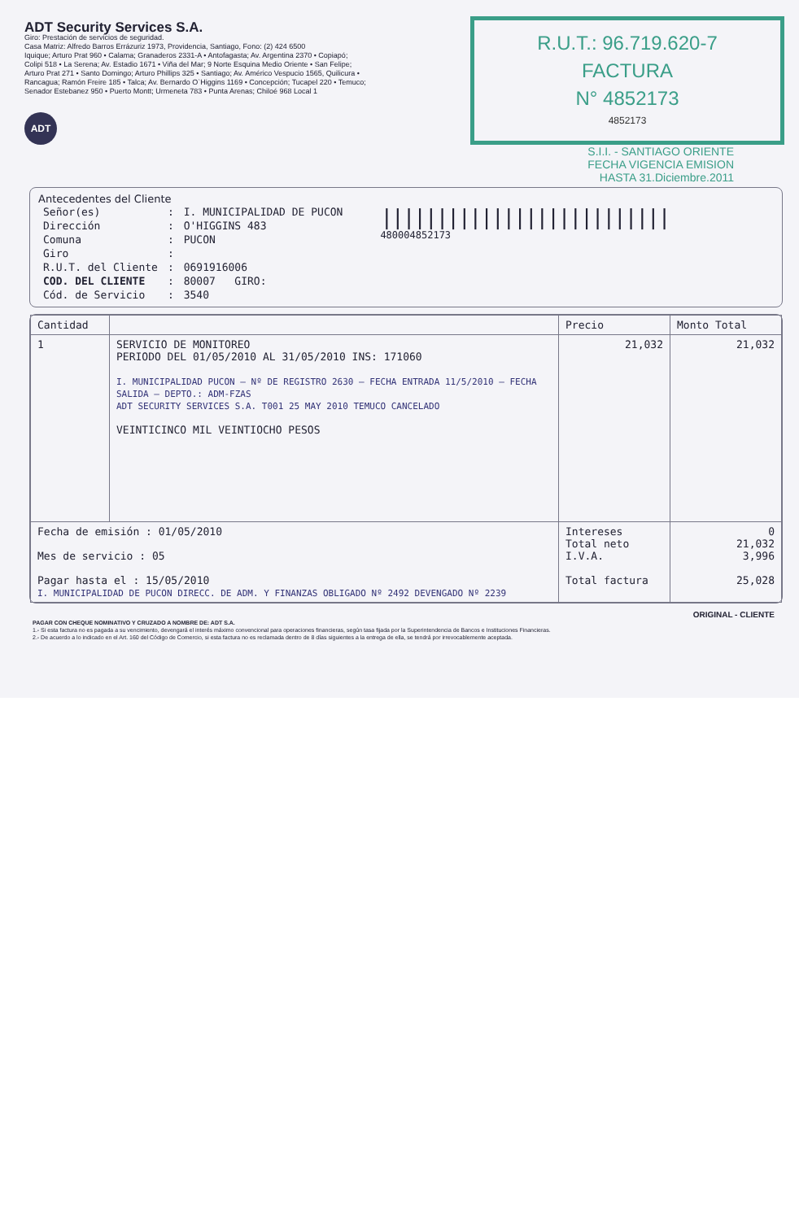ADT Security Services S.A.
Giro: Prestación de servicios de seguridad.
Casa Matriz: Alfredo Barros Errázuriz 1973, Providencia, Santiago, Fono: (2) 424 6500
Iquique; Arturo Prat 960 • Calama; Granaderos 2331-A • Antofagasta; Av. Argentina 2370 • Copiapó; Colipi 518 • La Serena; Av. Estadio 1671 • Viña del Mar; 9 Norte Esquina Medio Oriente • San Felipe; Arturo Prat 271 • Santo Domingo; Arturo Phillips 325 • Santiago; Av. Américo Vespucio 1565, Quilicura • Rancagua; Ramón Freire 185 • Talca; Av. Bernardo O`Higgins 1169 • Concepción; Tucapel 220 • Temuco; Senador Estebanez 950 • Puerto Montt; Urmeneta 783 • Punta Arenas; Chiloé 968 Local 1
ADT
R.U.T.: 96.719.620-7
FACTURA
N° 4852173
4852173
S.I.I. - SANTIAGO ORIENTE
FECHA VIGENCIA EMISION
HASTA 31.Diciembre.2011
Antecedentes del Cliente
| Señor(es) | : | I. MUNICIPALIDAD DE PUCON |
| Dirección | : | O'HIGGINS 483 |
| Comuna | : | PUCON |
| Giro | : | |
| R.U.T. del Cliente | : | 0691916006 |
| COD. DEL CLIENTE | : | 80007 GIRO: |
| Cód. de Servicio | : | 3540 |
||||||||||||||||||||||||||
480004852173
| Cantidad | | Precio | Monto Total |
| --- | --- | --- | --- |
| 1 | SERVICIO DE MONITOREO PERIODO DEL 01/05/2010 AL 31/05/2010 INS: 171060 I. MUNICIPALIDAD PUCON — Nº DE REGISTRO 2630 — FECHA ENTRADA 11/5/2010 — FECHA SALIDA — DEPTO.: ADM-FZAS ADT SECURITY SERVICES S.A. T001 25 MAY 2010 TEMUCO CANCELADO VEINTICINCO MIL VEINTIOCHO PESOS | 21,032 | 21,032 |
| Fecha de emisión : 01/05/2010 Mes de servicio : 05 Pagar hasta el : 15/05/2010 I. MUNICIPALIDAD DE PUCON DIRECC. DE ADM. Y FINANZAS OBLIGADO Nº 2492 DEVENGADO Nº 2239 | | Intereses Total neto I.V.A. Total factura | 0 21,032 3,996 25,028 |
ORIGINAL - CLIENTE
PAGAR CON CHEQUE NOMINATIVO Y CRUZADO A NOMBRE DE: ADT S.A.
1.- Si esta factura no es pagada a su vencimiento, devengará el interés máximo convencional para operaciones financieras, según tasa fijada por la Superintendencia de Bancos e Instituciones Financieras.
2.- De acuerdo a lo indicado en el Art. 160 del Código de Comercio, si esta factura no es reclamada dentro de 8 días siguientes a la entrega de ella, se tendrá por irrevocablemente aceptada.